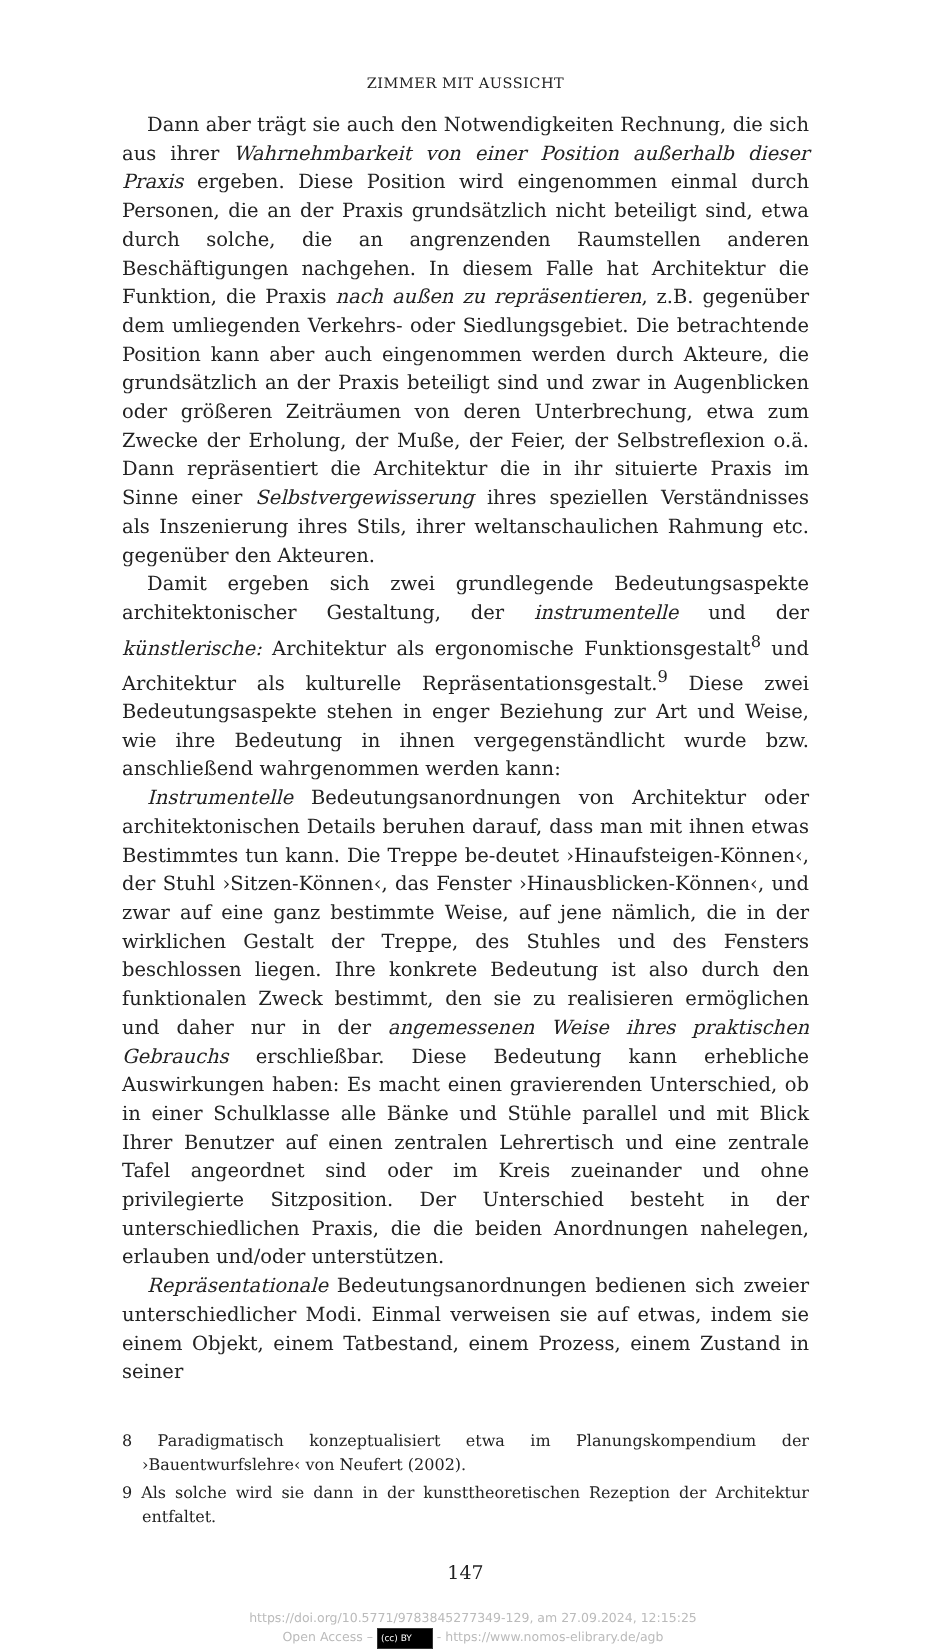ZIMMER MIT AUSSICHT
Dann aber trägt sie auch den Notwendigkeiten Rechnung, die sich aus ihrer Wahrnehmbarkeit von einer Position außerhalb dieser Praxis ergeben. Diese Position wird eingenommen einmal durch Personen, die an der Praxis grundsätzlich nicht beteiligt sind, etwa durch solche, die an angrenzenden Raumstellen anderen Beschäftigungen nachgehen. In diesem Falle hat Architektur die Funktion, die Praxis nach außen zu repräsentieren, z.B. gegenüber dem umliegenden Verkehrs- oder Siedlungsgebiet. Die betrachtende Position kann aber auch eingenommen werden durch Akteure, die grundsätzlich an der Praxis beteiligt sind und zwar in Augenblicken oder größeren Zeiträumen von deren Unterbrechung, etwa zum Zwecke der Erholung, der Muße, der Feier, der Selbstreflexion o.ä. Dann repräsentiert die Architektur die in ihr situierte Praxis im Sinne einer Selbstvergewisserung ihres speziellen Verständnisses als Inszenierung ihres Stils, ihrer weltanschaulichen Rahmung etc. gegenüber den Akteuren.
Damit ergeben sich zwei grundlegende Bedeutungsaspekte architektonischer Gestaltung, der instrumentelle und der künstlerische: Architektur als ergonomische Funktionsgestalt<sup>8</sup> und Architektur als kulturelle Repräsentationsgestalt.<sup>9</sup> Diese zwei Bedeutungsaspekte stehen in enger Beziehung zur Art und Weise, wie ihre Bedeutung in ihnen vergegenständlicht wurde bzw. anschließend wahrgenommen werden kann:
Instrumentelle Bedeutungsanordnungen von Architektur oder architektonischen Details beruhen darauf, dass man mit ihnen etwas Bestimmtes tun kann. Die Treppe be-deutet ›Hinaufsteigen-Können‹, der Stuhl ›Sitzen-Können‹, das Fenster ›Hinausblicken-Können‹, und zwar auf eine ganz bestimmte Weise, auf jene nämlich, die in der wirklichen Gestalt der Treppe, des Stuhles und des Fensters beschlossen liegen. Ihre konkrete Bedeutung ist also durch den funktionalen Zweck bestimmt, den sie zu realisieren ermöglichen und daher nur in der angemessenen Weise ihres praktischen Gebrauchs erschließbar. Diese Bedeutung kann erhebliche Auswirkungen haben: Es macht einen gravierenden Unterschied, ob in einer Schulklasse alle Bänke und Stühle parallel und mit Blick Ihrer Benutzer auf einen zentralen Lehrertisch und eine zentrale Tafel angeordnet sind oder im Kreis zueinander und ohne privilegierte Sitzposition. Der Unterschied besteht in der unterschiedlichen Praxis, die die beiden Anordnungen nahelegen, erlauben und/oder unterstützen.
Repräsentationale Bedeutungsanordnungen bedienen sich zweier unterschiedlicher Modi. Einmal verweisen sie auf etwas, indem sie einem Objekt, einem Tatbestand, einem Prozess, einem Zustand in seiner
8 Paradigmatisch konzeptualisiert etwa im Planungskompendium der ›Bauentwurfslehre‹ von Neufert (2002).
9 Als solche wird sie dann in der kunsttheoretischen Rezeption der Architektur entfaltet.
147
https://doi.org/10.5771/9783845277349-129, am 27.09.2024, 12:15:25
Open Access – (cc) BY - https://www.nomos-elibrary.de/agb